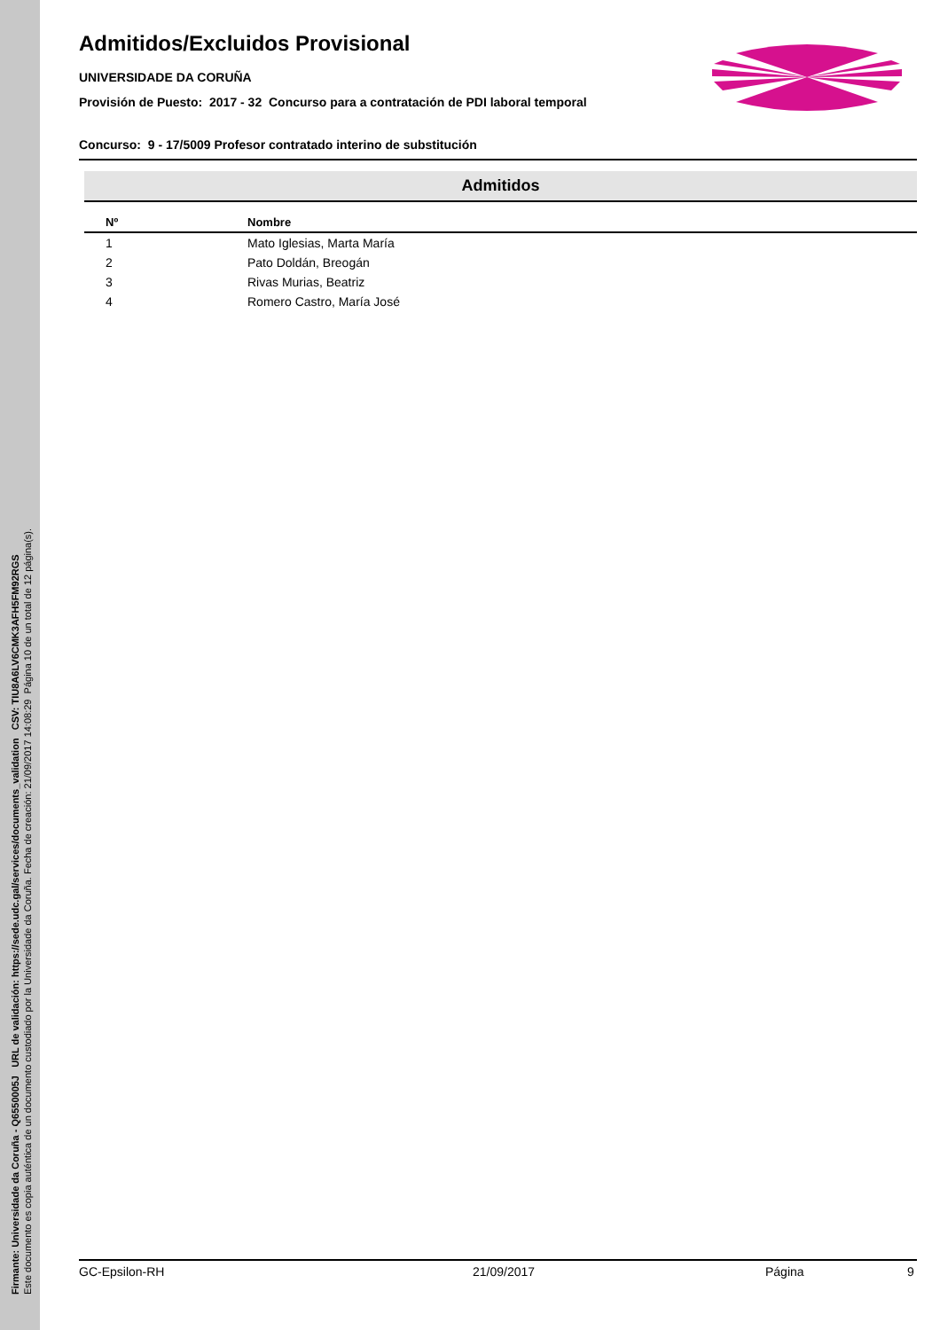Firmante: Universidade da Coruña - Q6550005J URL de validación: https://sede.udc.gal/services/documents_validation CSV: TIU8A6LV6CMK3AFH5FM92RGS
Este documento es copia auténtica de un documento custodiado por la Universidade da Coruña. Fecha de creación: 21/09/2017 14:08:29 Página 10 de un total de 12 página(s).
Admitidos/Excluidos Provisional
UNIVERSIDADE DA CORUÑA
Provisión de Puesto: 2017 - 32 Concurso para a contratación de PDI laboral temporal
Concurso: 9 - 17/5009 Profesor contratado interino de substitución
Admitidos
| Nº | Nombre |
| --- | --- |
| 1 | Mato Iglesias, Marta María |
| 2 | Pato Doldán, Breogán |
| 3 | Rivas Murias, Beatriz |
| 4 | Romero Castro, María José |
GC-Epsilon-RH 21/09/2017 Página 9